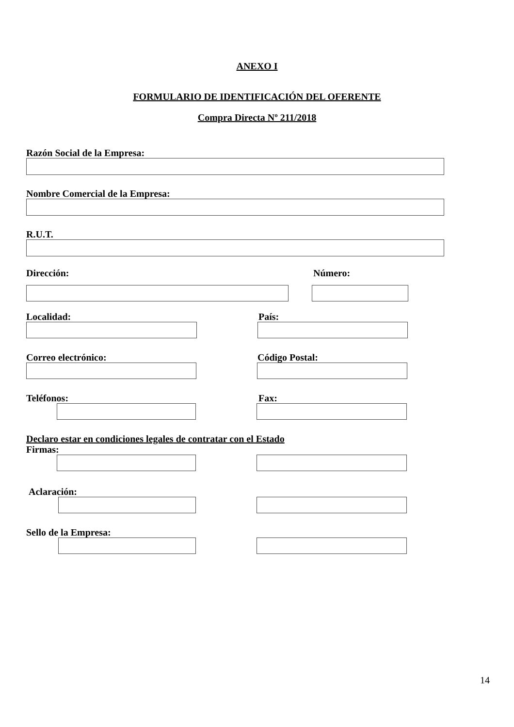ANEXO I
FORMULARIO DE IDENTIFICACIÓN DEL OFERENTE
Compra Directa Nº 211/2018
Razón Social de la Empresa:
Nombre Comercial de la Empresa:
R.U.T.
Dirección: Número:
Localidad: País:
Correo electrónico: Código Postal:
Teléfonos: Fax:
Declaro estar en condiciones legales de contratar con el Estado
Firmas:
Aclaración:
Sello de la Empresa:
14